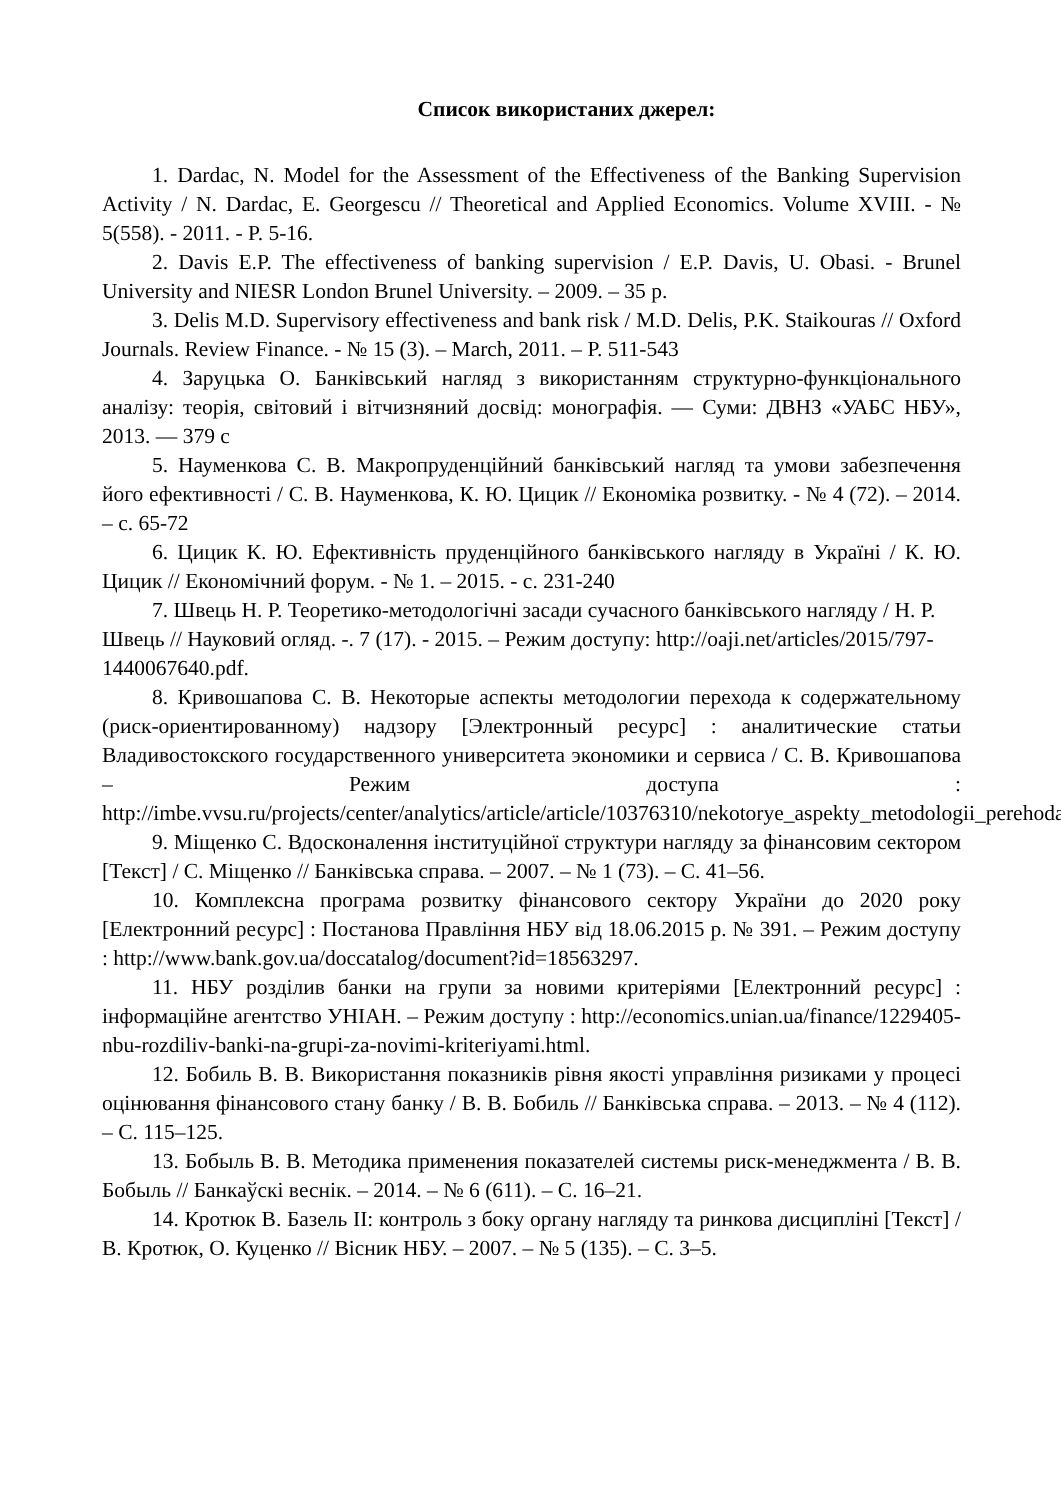Список використаних джерел:
1. Dardac, N. Model for the Assessment of the Effectiveness of the Banking Supervision Activity / N. Dardac, E. Georgescu // Theoretical and Applied Economics. Volume XVIII. - № 5(558). - 2011. - P. 5-16.
2. Davis E.P. The effectiveness of banking supervision / E.P. Davis, U. Obasi. - Brunel University and NIESR London Brunel University. – 2009. – 35 p.
3. Delis M.D. Supervisory effectiveness and bank risk / M.D. Delis, P.K. Staikouras // Oxford Journals. Review Finance. - № 15 (3). – March, 2011. – P. 511-543
4. Заруцька О. Банківський нагляд з використанням структурно-функціонального аналізу: теорія, світовий і вітчизняний досвід: монографія. — Суми: ДВНЗ «УАБС НБУ», 2013. — 379 с
5. Науменкова С. В. Макропруденційний банківський нагляд та умови забезпечення його ефективності / С. В. Науменкова, К. Ю. Цицик // Економіка розвитку. - № 4 (72). – 2014. – с. 65-72
6. Цицик К. Ю. Ефективність пруденційного банківського нагляду в Україні / К. Ю. Цицик // Економічний форум. - № 1. – 2015. - с. 231-240
7. Швець Н. Р. Теоретико-методологічні засади сучасного банківського нагляду / Н. Р. Швець // Науковий огляд. -. 7 (17). - 2015. – Режим доступу: http://oaji.net/articles/2015/797-1440067640.pdf.
8. Кривошапова С. В. Некоторые аспекты методологии перехода к содержательному (риск-ориентированному) надзору [Электронный ресурс] : аналитические статьи Владивостокского государственного университета экономики и сервиса / С. В. Кривошапова – Режим доступа : http://imbe.vvsu.ru/projects/center/analytics/article/article/10376310/nekotorye_aspekty_metodologii_perehoda/.
9. Міщенко С. Вдосконалення інституційної структури нагляду за фінансовим сектором [Текст] / С. Міщенко // Банківська справа. – 2007. – № 1 (73). – С. 41–56.
10. Комплексна програма розвитку фінансового сектору України до 2020 року [Електронний ресурс] : Постанова Правління НБУ від 18.06.2015 р. № 391. – Режим доступу : http://www.bank.gov.ua/doccatalog/document?id=18563297.
11. НБУ розділив банки на групи за новими критеріями [Електронний ресурс] : інформаційне агентство УНІАН. – Режим доступу : http://economics.unian.ua/finance/1229405-nbu-rozdiliv-banki-na-grupi-za-novimi-kriteriyami.html.
12. Бобиль В. В. Використання показників рівня якості управління ризиками у процесі оцінювання фінансового стану банку / В. В. Бобиль // Банківська справа. – 2013. – № 4 (112). – С. 115–125.
13. Бобыль В. В. Методика применения показателей системы риск-менеджмента / В. В. Бобыль // Банкаўскі веснік. – 2014. – № 6 (611). – С. 16–21.
14. Кротюк В. Базель II: контроль з боку органу нагляду та ринкова дисципліні [Текст] / В. Кротюк, О. Куценко // Вісник НБУ. – 2007. – № 5 (135). – С. 3–5.